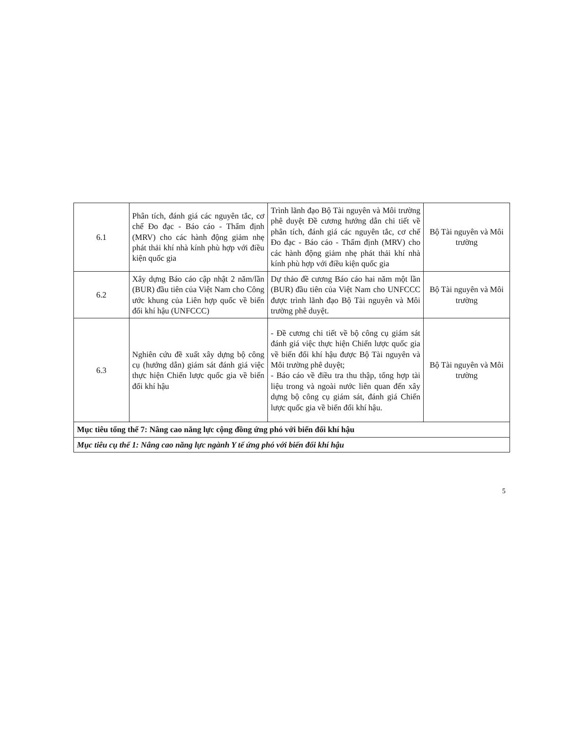| 6.1 | Phân tích, đánh giá các nguyên tắc, cơ chế Đo đạc - Báo cáo - Thẩm định (MRV) cho các hành động giảm nhẹ phát thải khí nhà kính phù hợp với điều kiện quốc gia | Trình lãnh đạo Bộ Tài nguyên và Môi trường phê duyệt Đề cương hướng dẫn chi tiết về phân tích, đánh giá các nguyên tắc, cơ chế Đo đạc - Báo cáo - Thẩm định (MRV) cho các hành động giảm nhẹ phát thải khí nhà kính phù hợp với điều kiện quốc gia | Bộ Tài nguyên và Môi trường |
| 6.2 | Xây dựng Báo cáo cập nhật 2 năm/lần (BUR) đầu tiên của Việt Nam cho Công ước khung của Liên hợp quốc về biến đổi khí hậu (UNFCCC) | Dự thảo đề cương Báo cáo hai năm một lần (BUR) đầu tiên của Việt Nam cho UNFCCC được trình lãnh đạo Bộ Tài nguyên và Môi trường phê duyệt. | Bộ Tài nguyên và Môi trường |
| 6.3 | Nghiên cứu đề xuất xây dựng bộ công cụ (hướng dẫn) giám sát đánh giá việc thực hiện Chiến lược quốc gia về biến đổi khí hậu | - Đề cương chi tiết về bộ công cụ giám sát đánh giá việc thực hiện Chiến lược quốc gia về biến đổi khí hậu được Bộ Tài nguyên và Môi trường phê duyệt; - Báo cáo về điều tra thu thập, tổng hợp tài liệu trong và ngoài nước liên quan đến xây dựng bộ công cụ giám sát, đánh giá Chiến lược quốc gia về biến đổi khí hậu. | Bộ Tài nguyên và Môi trường |
| Mục tiêu tổng thể 7: Nâng cao năng lực cộng đồng ứng phó với biến đổi khí hậu | | | |
| Mục tiêu cụ thể 1: Nâng cao năng lực ngành Y tế ứng phó với biến đổi khí hậu | | | |
5